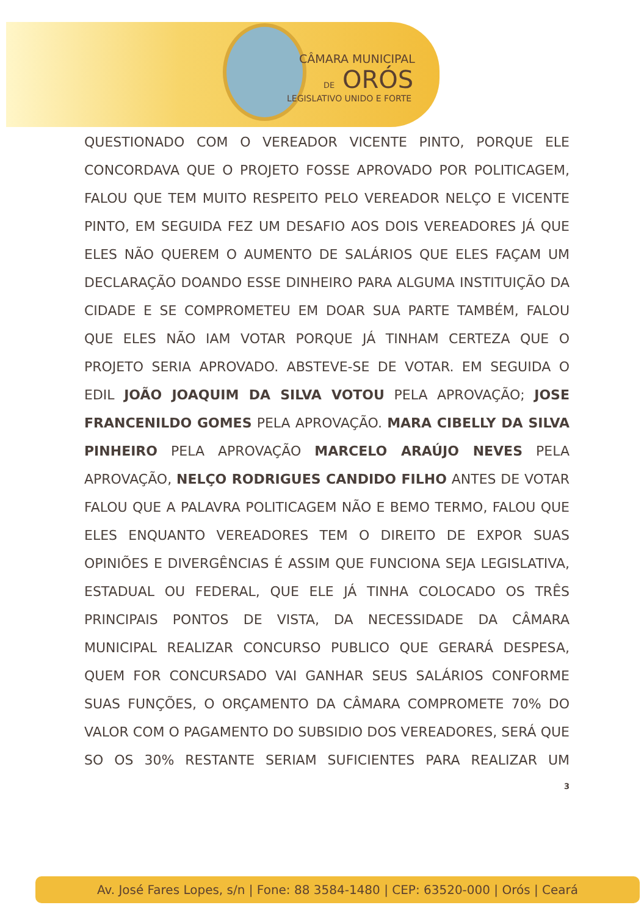CÂMARA MUNICIPAL
DE ORÓS
LEGISLATIVO UNIDO E FORTE
QUESTIONADO COM O VEREADOR VICENTE PINTO, PORQUE ELE CONCORDAVA QUE O PROJETO FOSSE APROVADO POR POLITICAGEM, FALOU QUE TEM MUITO RESPEITO PELO VEREADOR NELÇO E VICENTE PINTO, EM SEGUIDA FEZ UM DESAFIO AOS DOIS VEREADORES JÁ QUE ELES NÃO QUEREM O AUMENTO DE SALÁRIOS QUE ELES FAÇAM UM DECLARAÇÃO DOANDO ESSE DINHEIRO PARA ALGUMA INSTITUIÇÃO DA CIDADE E SE COMPROMETEU EM DOAR SUA PARTE TAMBÉM, FALOU QUE ELES NÃO IAM VOTAR PORQUE JÁ TINHAM CERTEZA QUE O PROJETO SERIA APROVADO. ABSTEVE-SE DE VOTAR. EM SEGUIDA O EDIL JOÃO JOAQUIM DA SILVA VOTOU PELA APROVAÇÃO; JOSE FRANCENILDO GOMES PELA APROVAÇÃO. MARA CIBELLY DA SILVA PINHEIRO PELA APROVAÇÃO MARCELO ARAÚJO NEVES PELA APROVAÇÃO, NELÇO RODRIGUES CANDIDO FILHO ANTES DE VOTAR FALOU QUE A PALAVRA POLITICAGEM NÃO E BEMO TERMO, FALOU QUE ELES ENQUANTO VEREADORES TEM O DIREITO DE EXPOR SUAS OPINIÕES E DIVERGÊNCIAS É ASSIM QUE FUNCIONA SEJA LEGISLATIVA, ESTADUAL OU FEDERAL, QUE ELE JÁ TINHA COLOCADO OS TRÊS PRINCIPAIS PONTOS DE VISTA, DA NECESSIDADE DA CÂMARA MUNICIPAL REALIZAR CONCURSO PUBLICO QUE GERARÁ DESPESA, QUEM FOR CONCURSADO VAI GANHAR SEUS SALÁRIOS CONFORME SUAS FUNÇÕES, O ORÇAMENTO DA CÂMARA COMPROMETE 70% DO VALOR COM O PAGAMENTO DO SUBSIDIO DOS VEREADORES, SERÁ QUE SO OS 30% RESTANTE SERIAM SUFICIENTES PARA REALIZAR UM
3
Av. José Fares Lopes, s/n | Fone: 88 3584-1480 | CEP: 63520-000 | Orós | Ceará